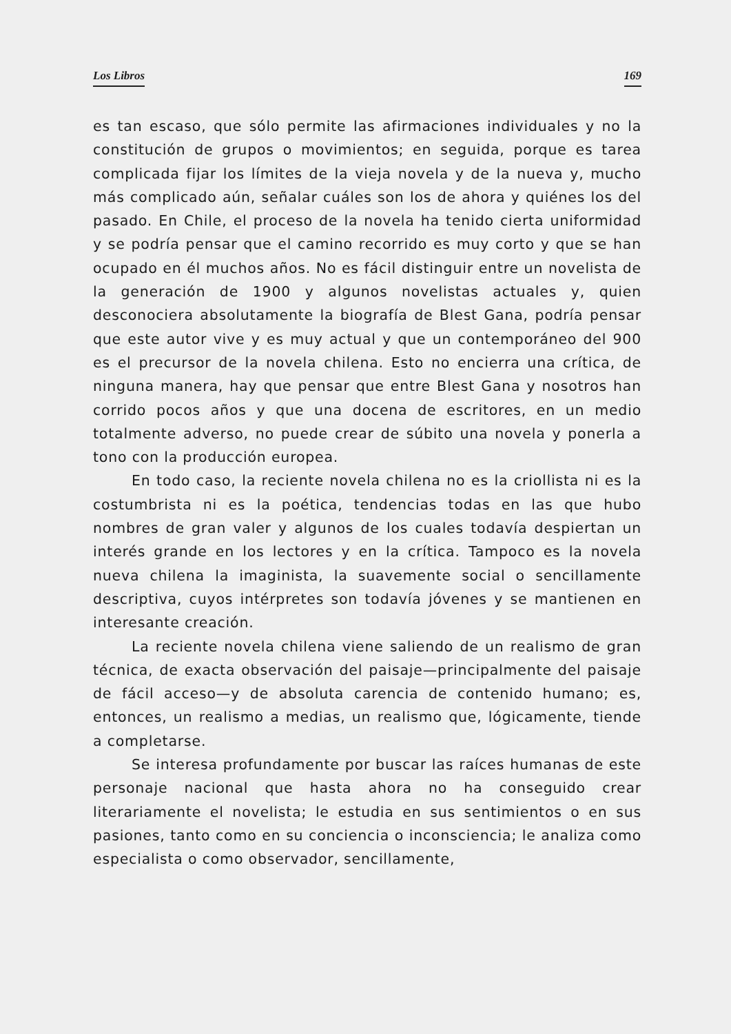Los Libros 169
es tan escaso, que sólo permite las afirmaciones individuales y no la constitución de grupos o movimientos; en seguida, porque es tarea complicada fijar los límites de la vieja novela y de la nueva y, mucho más complicado aún, señalar cuáles son los de ahora y quiénes los del pasado. En Chile, el proceso de la novela ha tenido cierta uniformidad y se podría pensar que el camino recorrido es muy corto y que se han ocupado en él muchos años. No es fácil distinguir entre un novelista de la generación de 1900 y algunos novelistas actuales y, quien desconociera absolutamente la biografía de Blest Gana, podría pensar que este autor vive y es muy actual y que un contemporáneo del 900 es el precursor de la novela chilena. Esto no encierra una crítica, de ninguna manera, hay que pensar que entre Blest Gana y nosotros han corrido pocos años y que una docena de escritores, en un medio totalmente adverso, no puede crear de súbito una novela y ponerla a tono con la producción europea.
En todo caso, la reciente novela chilena no es la criollista ni es la costumbrista ni es la poética, tendencias todas en las que hubo nombres de gran valer y algunos de los cuales todavía despiertan un interés grande en los lectores y en la crítica. Tampoco es la novela nueva chilena la imaginista, la suavemente social o sencillamente descriptiva, cuyos intérpretes son todavía jóvenes y se mantienen en interesante creación.
La reciente novela chilena viene saliendo de un realismo de gran técnica, de exacta observación del paisaje—principalmente del paisaje de fácil acceso—y de absoluta carencia de contenido humano; es, entonces, un realismo a medias, un realismo que, lógicamente, tiende a completarse.
Se interesa profundamente por buscar las raíces humanas de este personaje nacional que hasta ahora no ha conseguido crear literariamente el novelista; le estudia en sus sentimientos o en sus pasiones, tanto como en su conciencia o inconsciencia; le analiza como especialista o como observador, sencillamente,